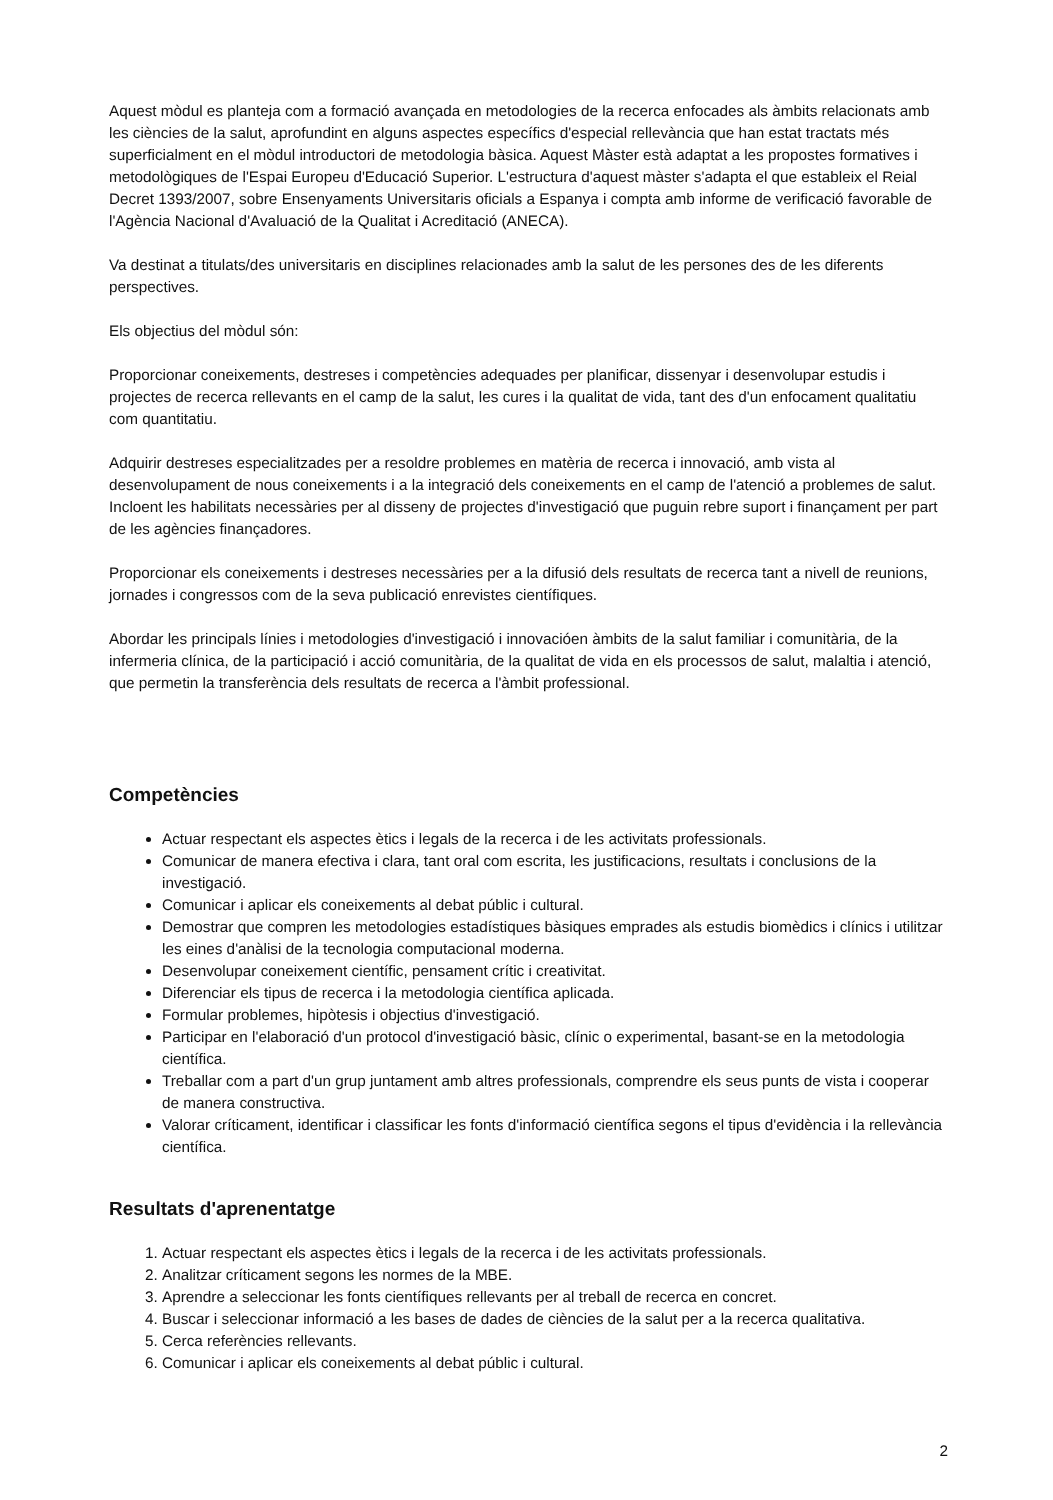Aquest mòdul es planteja com a formació avançada en metodologies de la recerca enfocades als àmbits relacionats amb les ciències de la salut, aprofundint en alguns aspectes específics d'especial rellevància que han estat tractats més superficialment en el mòdul introductori de metodologia bàsica. Aquest Màster està adaptat a les propostes formatives i metodològiques de l'Espai Europeu d'Educació Superior. L'estructura d'aquest màster s'adapta el que estableix el Reial Decret 1393/2007, sobre Ensenyaments Universitaris oficials a Espanya i compta amb informe de verificació favorable de l'Agència Nacional d'Avaluació de la Qualitat i Acreditació (ANECA).
Va destinat a titulats/des universitaris en disciplines relacionades amb la salut de les persones des de les diferents perspectives.
Els objectius del mòdul són:
Proporcionar coneixements, destreses i competències adequades per planificar, dissenyar i desenvolupar estudis i projectes de recerca rellevants en el camp de la salut, les cures i la qualitat de vida, tant des d'un enfocament qualitatiu com quantitatiu.
Adquirir destreses especialitzades per a resoldre problemes en matèria de recerca i innovació, amb vista al desenvolupament de nous coneixements i a la integració dels coneixements en el camp de l'atenció a problemes de salut. Incloent les habilitats necessàries per al disseny de projectes d'investigació que puguin rebre suport i finançament per part de les agències finançadores.
Proporcionar els coneixements i destreses necessàries per a la difusió dels resultats de recerca tant a nivell de reunions, jornades i congressos com de la seva publicació enrevistes científiques.
Abordar les principals línies i metodologies d'investigació i innovacióen àmbits de la salut familiar i comunitària, de la infermeria clínica, de la participació i acció comunitària, de la qualitat de vida en els processos de salut, malaltia i atenció, que permetin la transferència dels resultats de recerca a l'àmbit professional.
Competències
Actuar respectant els aspectes ètics i legals de la recerca i de les activitats professionals.
Comunicar de manera efectiva i clara, tant oral com escrita, les justificacions, resultats i conclusions de la investigació.
Comunicar i aplicar els coneixements al debat públic i cultural.
Demostrar que compren les metodologies estadístiques bàsiques emprades als estudis biomèdics i clínics i utilitzar les eines d'anàlisi de la tecnologia computacional moderna.
Desenvolupar coneixement científic, pensament crític i creativitat.
Diferenciar els tipus de recerca i la metodologia científica aplicada.
Formular problemes, hipòtesis i objectius d'investigació.
Participar en l'elaboració d'un protocol d'investigació bàsic, clínic o experimental, basant-se en la metodologia científica.
Treballar com a part d'un grup juntament amb altres professionals, comprendre els seus punts de vista i cooperar de manera constructiva.
Valorar críticament, identificar i classificar les fonts d'informació científica segons el tipus d'evidència i la rellevància científica.
Resultats d'aprenentatge
1. Actuar respectant els aspectes ètics i legals de la recerca i de les activitats professionals.
2. Analitzar críticament segons les normes de la MBE.
3. Aprendre a seleccionar les fonts científiques rellevants per al treball de recerca en concret.
4. Buscar i seleccionar informació a les bases de dades de ciències de la salut per a la recerca qualitativa.
5. Cerca referències rellevants.
6. Comunicar i aplicar els coneixements al debat públic i cultural.
2